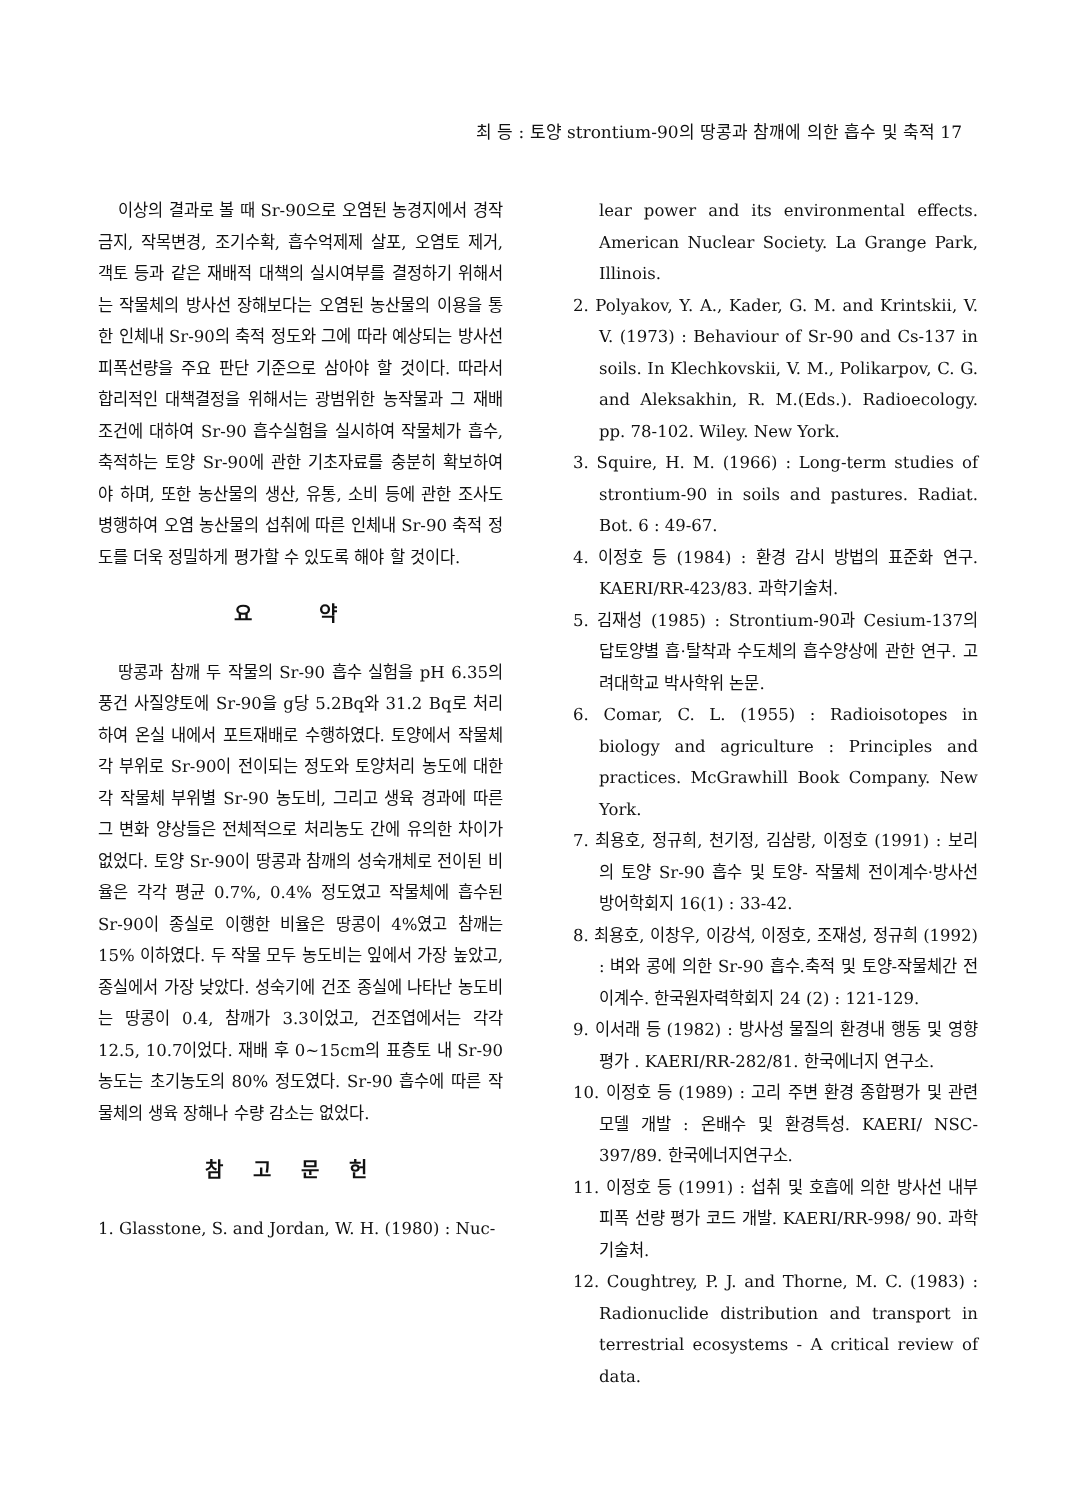최 등 : 토양 strontium-90의 땅콩과 참깨에 의한 흡수 및 축적 17
이상의 결과로 볼 때 Sr-90으로 오염된 농경지에서 경작금지, 작목변경, 조기수확, 흡수억제제 살포, 오염토 제거, 객토 등과 같은 재배적 대책의 실시여부를 결정하기 위해서는 작물체의 방사선 장해보다는 오염된 농산물의 이용을 통한 인체내 Sr-90의 축적 정도와 그에 따라 예상되는 방사선 피폭선량을 주요 판단 기준으로 삼아야 할 것이다. 따라서 합리적인 대책결정을 위해서는 광범위한 농작물과 그 재배조건에 대하여 Sr-90 흡수실험을 실시하여 작물체가 흡수, 축적하는 토양 Sr-90에 관한 기초자료를 충분히 확보하여야 하며, 또한 농산물의 생산, 유통, 소비 등에 관한 조사도 병행하여 오염 농산물의 섭취에 따른 인체내 Sr-90 축적 정도를 더욱 정밀하게 평가할 수 있도록 해야 할 것이다.
요 약
땅콩과 참깨 두 작물의 Sr-90 흡수 실험을 pH 6.35의 풍건 사질양토에 Sr-90을 g당 5.2Bq와 31.2 Bq로 처리하여 온실 내에서 포트재배로 수행하였다. 토양에서 작물체 각 부위로 Sr-90이 전이되는 정도와 토양처리 농도에 대한 각 작물체 부위별 Sr-90 농도비, 그리고 생육 경과에 따른 그 변화 양상들은 전체적으로 처리농도 간에 유의한 차이가 없었다. 토양 Sr-90이 땅콩과 참깨의 성숙개체로 전이된 비율은 각각 평균 0.7%, 0.4% 정도였고 작물체에 흡수된 Sr-90이 종실로 이행한 비율은 땅콩이 4%였고 참깨는 15% 이하였다. 두 작물 모두 농도비는 잎에서 가장 높았고, 종실에서 가장 낮았다. 성숙기에 건조 종실에 나타난 농도비는 땅콩이 0.4, 참깨가 3.3이었고, 건조엽에서는 각각 12.5, 10.7이었다. 재배 후 0~15cm의 표층토 내 Sr-90 농도는 초기농도의 80% 정도였다. Sr-90 흡수에 따른 작물체의 생육 장해나 수량 감소는 없었다.
참고문헌
1. Glasstone, S. and Jordan, W. H. (1980) : Nuc-
lear power and its environmental effects. American Nuclear Society. La Grange Park, Illinois.
2. Polyakov, Y. A., Kader, G. M. and Krintskii, V. V. (1973) : Behaviour of Sr-90 and Cs-137 in soils. In Klechkovskii, V. M., Polikarpov, C. G. and Aleksakhin, R. M.(Eds.). Radioecology. pp. 78-102. Wiley. New York.
3. Squire, H. M. (1966) : Long-term studies of strontium-90 in soils and pastures. Radiat. Bot. 6 : 49-67.
4. 이정호 등 (1984) : 환경 감시 방법의 표준화 연구. KAERI/RR-423/83. 과학기술처.
5. 김재성 (1985) : Strontium-90과 Cesium-137의 답토양별 흡·탈착과 수도체의 흡수양상에 관한 연구. 고려대학교 박사학위 논문.
6. Comar, C. L. (1955) : Radioisotopes in biology and agriculture : Principles and practices. McGrawhill Book Company. New York.
7. 최용호, 정규희, 천기정, 김삼랑, 이정호 (1991) : 보리의 토양 Sr-90 흡수 및 토양- 작물체 전이계수·방사선 방어학회지 16(1) : 33-42.
8. 최용호, 이창우, 이강석, 이정호, 조재성, 정규희 (1992) : 벼와 콩에 의한 Sr-90 흡수.축적 및 토양-작물체간 전이계수. 한국원자력학회지 24 (2) : 121-129.
9. 이서래 등 (1982) : 방사성 물질의 환경내 행동 및 영향 평가 . KAERI/RR-282/81. 한국에너지 연구소.
10. 이정호 등 (1989) : 고리 주변 환경 종합평가 및 관련모델 개발 : 온배수 및 환경특성. KAERI/ NSC-397/89. 한국에너지연구소.
11. 이정호 등 (1991) : 섭취 및 호흡에 의한 방사선 내부피폭 선량 평가 코드 개발. KAERI/RR-998/ 90. 과학기술처.
12. Coughtrey, P. J. and Thorne, M. C. (1983) : Radionuclide distribution and transport in terrestrial ecosystems - A critical review of data.